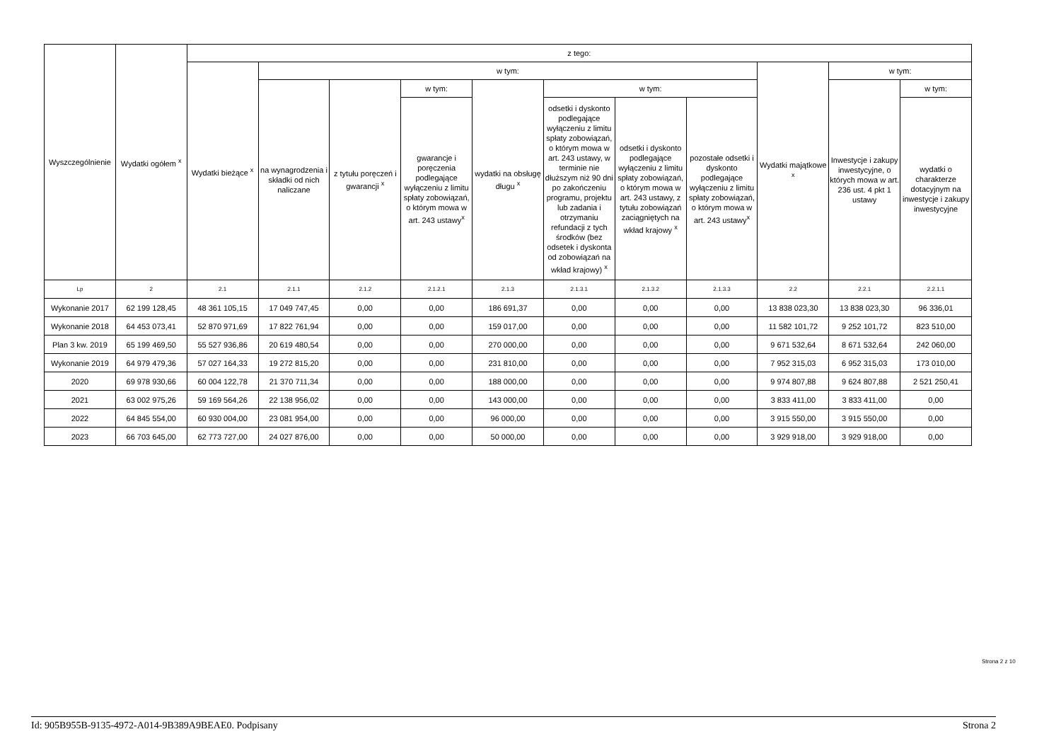| Wyszczególnienie | Wydatki ogółem <sup>x</sup> | z tego: | | | | | | | | | | |
| --- | --- | --- | --- | --- | --- | --- | --- | --- | --- | --- | --- | --- |
| | | Wydatki bieżące <sup>x</sup> | w tym: | | | | | | | Wydatki majątkowe <sup>x</sup> | w tym: | |
| | | | na wynagrodzenia i składki od nich naliczane | z tytułu poręczeń i gwarancji <sup>x</sup> | w tym: | wydatki na obsługę długu <sup>x</sup> | w tym: | | | | Inwestycje i zakupy inwestycyjne, o których mowa w art. 236 ust. 4 pkt 1 ustawy | w tym: |
| | | | | | gwarancje i poręczenia podlegające wyłączeniu z limitu spłaty zobowiązań, o którym mowa w art. 243 ustawy<sup>x</sup> | | odsetki i dyskonto podlegające wyłączeniu z limitu spłaty zobowiązań, o którym mowa w art. 243 ustawy, w terminie nie dłuższym niż 90 dni po zakończeniu programu, projektu lub zadania i otrzymaniu refundacji z tych środków (bez odsetek i dyskonta od zobowiązań na wkład krajowy) <sup>x</sup> | odsetki i dyskonto podlegające wyłączeniu z limitu spłaty zobowiązań, o którym mowa w art. 243 ustawy, z tytułu zobowiązań zaciągniętych na wkład krajowy <sup>x</sup> | pozostałe odsetki i dyskonto podlegające wyłączeniu z limitu spłaty zobowiązań, o którym mowa w art. 243 ustawy<sup>x</sup> | | | wydatki o charakterze dotacyjnym na inwestycje i zakupy inwestycyjne |
| Lp | 2 | 2.1 | 2.1.1 | 2.1.2 | 2.1.2.1 | 2.1.3 | 2.1.3.1 | 2.1.3.2 | 2.1.3.3 | 2.2 | 2.2.1 | 2.2.1.1 |
| Wykonanie 2017 | 62 199 128,45 | 48 361 105,15 | 17 049 747,45 | 0,00 | 0,00 | 186 691,37 | 0,00 | 0,00 | 0,00 | 13 838 023,30 | 13 838 023,30 | 96 336,01 |
| Wykonanie 2018 | 64 453 073,41 | 52 870 971,69 | 17 822 761,94 | 0,00 | 0,00 | 159 017,00 | 0,00 | 0,00 | 0,00 | 11 582 101,72 | 9 252 101,72 | 823 510,00 |
| Plan 3 kw. 2019 | 65 199 469,50 | 55 527 936,86 | 20 619 480,54 | 0,00 | 0,00 | 270 000,00 | 0,00 | 0,00 | 0,00 | 9 671 532,64 | 8 671 532,64 | 242 060,00 |
| Wykonanie 2019 | 64 979 479,36 | 57 027 164,33 | 19 272 815,20 | 0,00 | 0,00 | 231 810,00 | 0,00 | 0,00 | 0,00 | 7 952 315,03 | 6 952 315,03 | 173 010,00 |
| 2020 | 69 978 930,66 | 60 004 122,78 | 21 370 711,34 | 0,00 | 0,00 | 188 000,00 | 0,00 | 0,00 | 0,00 | 9 974 807,88 | 9 624 807,88 | 2 521 250,41 |
| 2021 | 63 002 975,26 | 59 169 564,26 | 22 138 956,02 | 0,00 | 0,00 | 143 000,00 | 0,00 | 0,00 | 0,00 | 3 833 411,00 | 3 833 411,00 | 0,00 |
| 2022 | 64 845 554,00 | 60 930 004,00 | 23 081 954,00 | 0,00 | 0,00 | 96 000,00 | 0,00 | 0,00 | 0,00 | 3 915 550,00 | 3 915 550,00 | 0,00 |
| 2023 | 66 703 645,00 | 62 773 727,00 | 24 027 876,00 | 0,00 | 0,00 | 50 000,00 | 0,00 | 0,00 | 0,00 | 3 929 918,00 | 3 929 918,00 | 0,00 |
Strona 2 z 10
Id: 905B955B-9135-4972-A014-9B389A9BEAE0. Podpisany Strona 2